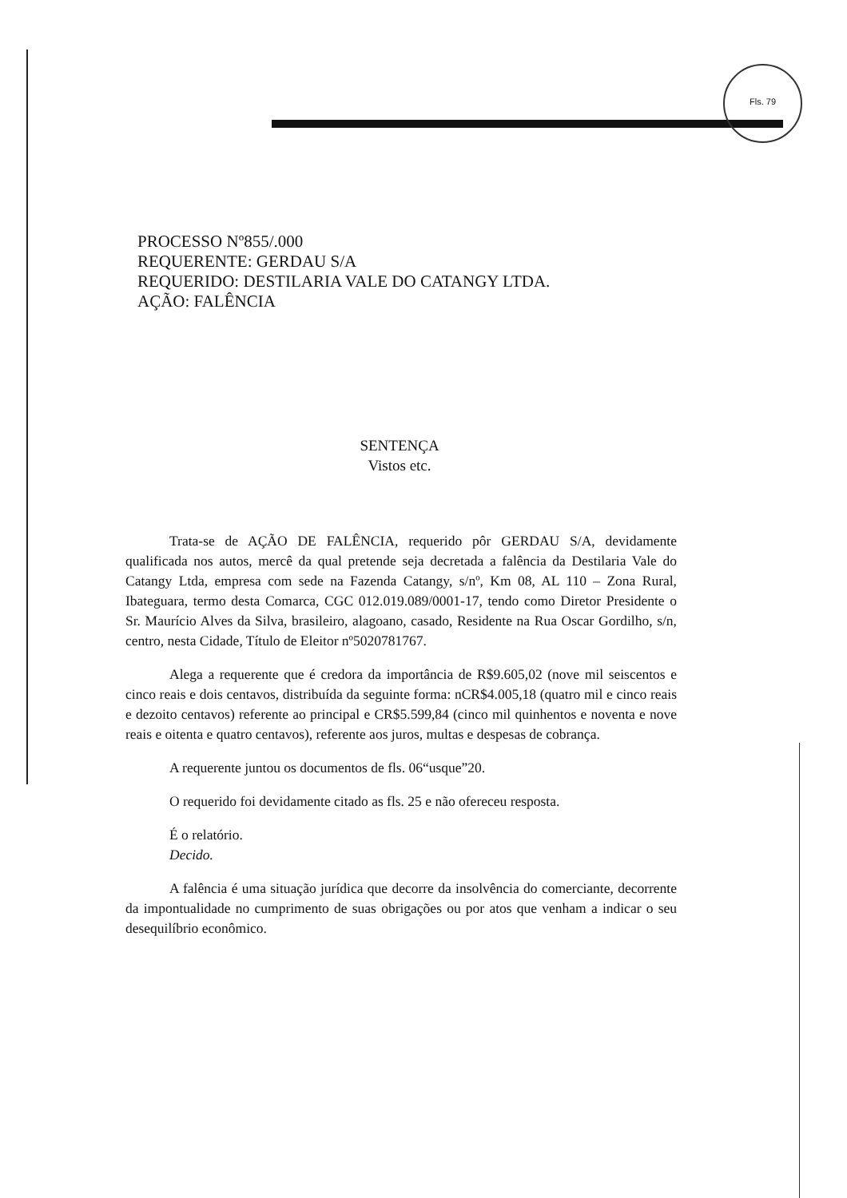Fls. 79
PROCESSO Nº855/.000
REQUERENTE: GERDAU S/A
REQUERIDO: DESTILARIA VALE DO CATANGY LTDA.
AÇÃO: FALÊNCIA
SENTENÇA
Vistos etc.
Trata-se de AÇÃO DE FALÊNCIA, requerido pôr GERDAU S/A, devidamente qualificada nos autos, mercê da qual pretende seja decretada a falência da Destilaria Vale do Catangy Ltda, empresa com sede na Fazenda Catangy, s/nº, Km 08, AL 110 – Zona Rural, Ibateguara, termo desta Comarca, CGC 012.019.089/0001-17, tendo como Diretor Presidente o Sr. Maurício Alves da Silva, brasileiro, alagoano, casado, Residente na Rua Oscar Gordilho, s/n, centro, nesta Cidade, Título de Eleitor nº5020781767.
Alega a requerente que é credora da importância de R$9.605,02 (nove mil seiscentos e cinco reais e dois centavos, distribuída da seguinte forma: nCR$4.005,18 (quatro mil e cinco reais e dezoito centavos) referente ao principal e CR$5.599,84 (cinco mil quinhentos e noventa e nove reais e oitenta e quatro centavos), referente aos juros, multas e despesas de cobrança.
A requerente juntou os documentos de fls. 06“usque”20.
O requerido foi devidamente citado as fls. 25 e não ofereceu resposta.
É o relatório.
Decido.
A falência é uma situação jurídica que decorre da insolvência do comerciante, decorrente da impontualidade no cumprimento de suas obrigações ou por atos que venham a indicar o seu desequilíbrio econômico.